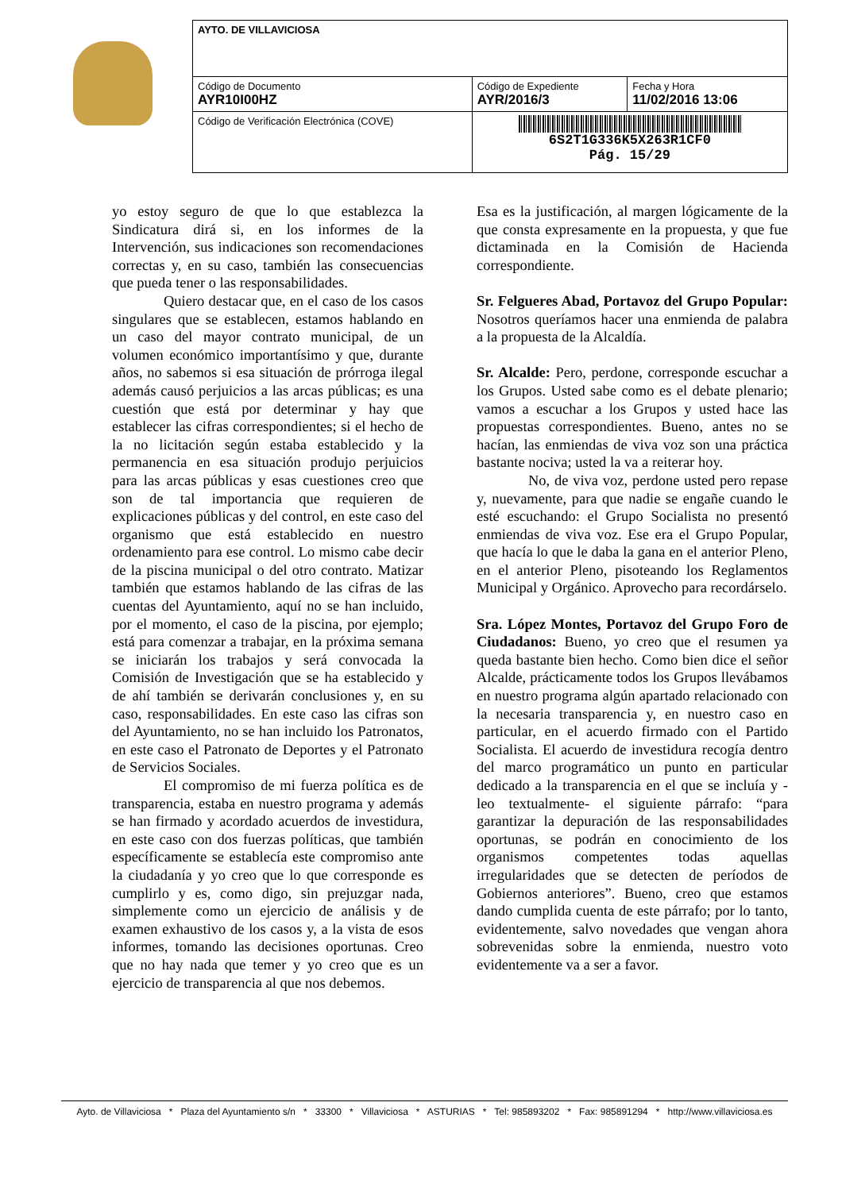| AYTO. DE VILLAVICIOSA | | |
| Código de Documento AYR10I00HZ | Código de Expediente AYR/2016/3 | Fecha y Hora 11/02/2016 13:06 |
| Código de Verificación Electrónica (COVE) | 6S2T1G336K5X263R1CF0 Pág. 15/29 | |
yo estoy seguro de que lo que establezca la Sindicatura dirá si, en los informes de la Intervención, sus indicaciones son recomendaciones correctas y, en su caso, también las consecuencias que pueda tener o las responsabilidades.
Quiero destacar que, en el caso de los casos singulares que se establecen, estamos hablando en un caso del mayor contrato municipal, de un volumen económico importantísimo y que, durante años, no sabemos si esa situación de prórroga ilegal además causó perjuicios a las arcas públicas; es una cuestión que está por determinar y hay que establecer las cifras correspondientes; si el hecho de la no licitación según estaba establecido y la permanencia en esa situación produjo perjuicios para las arcas públicas y esas cuestiones creo que son de tal importancia que requieren de explicaciones públicas y del control, en este caso del organismo que está establecido en nuestro ordenamiento para ese control. Lo mismo cabe decir de la piscina municipal o del otro contrato. Matizar también que estamos hablando de las cifras de las cuentas del Ayuntamiento, aquí no se han incluido, por el momento, el caso de la piscina, por ejemplo; está para comenzar a trabajar, en la próxima semana se iniciarán los trabajos y será convocada la Comisión de Investigación que se ha establecido y de ahí también se derivarán conclusiones y, en su caso, responsabilidades. En este caso las cifras son del Ayuntamiento, no se han incluido los Patronatos, en este caso el Patronato de Deportes y el Patronato de Servicios Sociales.
El compromiso de mi fuerza política es de transparencia, estaba en nuestro programa y además se han firmado y acordado acuerdos de investidura, en este caso con dos fuerzas políticas, que también específicamente se establecía este compromiso ante la ciudadanía y yo creo que lo que corresponde es cumplirlo y es, como digo, sin prejuzgar nada, simplemente como un ejercicio de análisis y de examen exhaustivo de los casos y, a la vista de esos informes, tomando las decisiones oportunas. Creo que no hay nada que temer y yo creo que es un ejercicio de transparencia al que nos debemos.
Esa es la justificación, al margen lógicamente de la que consta expresamente en la propuesta, y que fue dictaminada en la Comisión de Hacienda correspondiente.
Sr. Felgueres Abad, Portavoz del Grupo Popular: Nosotros queríamos hacer una enmienda de palabra a la propuesta de la Alcaldía.
Sr. Alcalde: Pero, perdone, corresponde escuchar a los Grupos. Usted sabe como es el debate plenario; vamos a escuchar a los Grupos y usted hace las propuestas correspondientes. Bueno, antes no se hacían, las enmiendas de viva voz son una práctica bastante nociva; usted la va a reiterar hoy.
No, de viva voz, perdone usted pero repase y, nuevamente, para que nadie se engañe cuando le esté escuchando: el Grupo Socialista no presentó enmiendas de viva voz. Ese era el Grupo Popular, que hacía lo que le daba la gana en el anterior Pleno, en el anterior Pleno, pisoteando los Reglamentos Municipal y Orgánico. Aprovecho para recordárselo.
Sra. López Montes, Portavoz del Grupo Foro de Ciudadanos: Bueno, yo creo que el resumen ya queda bastante bien hecho. Como bien dice el señor Alcalde, prácticamente todos los Grupos llevábamos en nuestro programa algún apartado relacionado con la necesaria transparencia y, en nuestro caso en particular, en el acuerdo firmado con el Partido Socialista. El acuerdo de investidura recogía dentro del marco programático un punto en particular dedicado a la transparencia en el que se incluía y -leo textualmente- el siguiente párrafo: “para garantizar la depuración de las responsabilidades oportunas, se podrán en conocimiento de los organismos competentes todas aquellas irregularidades que se detecten de períodos de Gobiernos anteriores”. Bueno, creo que estamos dando cumplida cuenta de este párrafo; por lo tanto, evidentemente, salvo novedades que vengan ahora sobrevenidas sobre la enmienda, nuestro voto evidentemente va a ser a favor.
Ayto. de Villaviciosa * Plaza del Ayuntamiento s/n * 33300 * Villaviciosa * ASTURIAS * Tel: 985893202 * Fax: 985891294 * http://www.villaviciosa.es